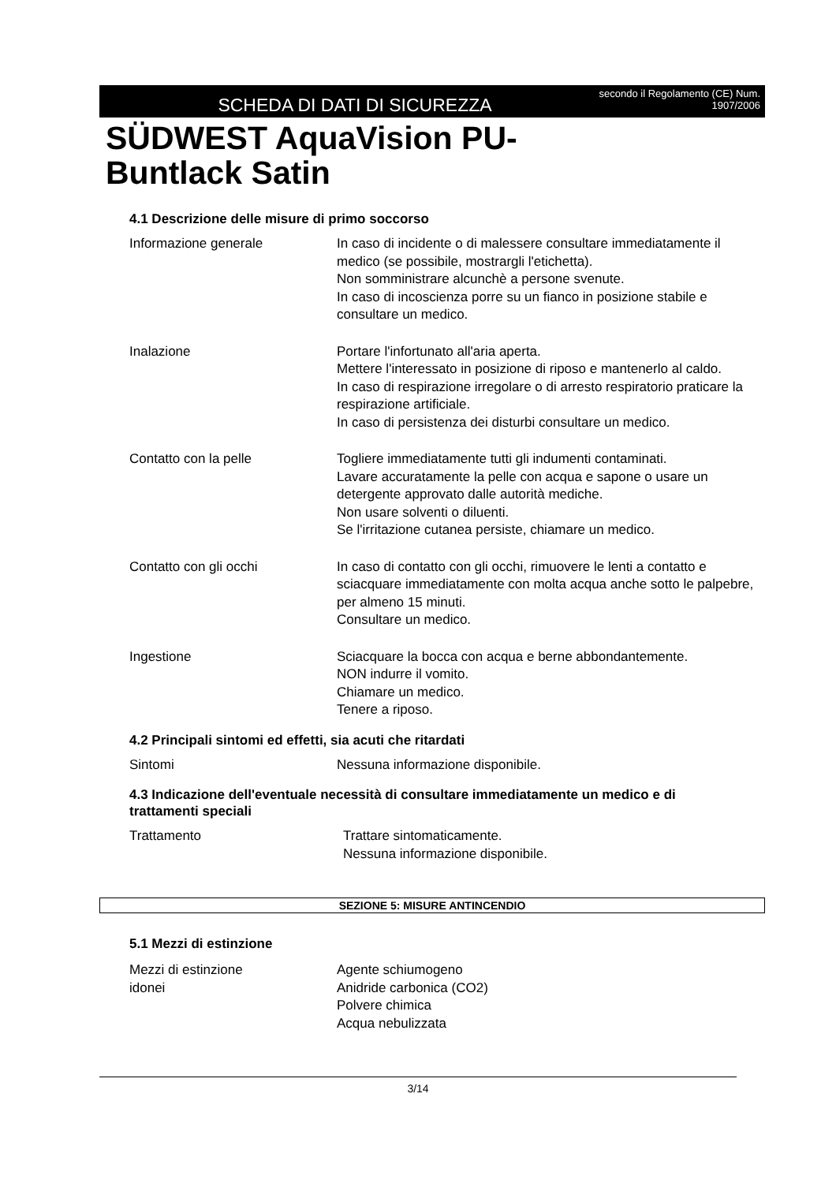SCHEDA DI DATI DI SICUREZZA
secondo il Regolamento (CE) Num. 1907/2006
SÜDWEST AquaVision PU-
Buntlack Satin
4.1 Descrizione delle misure di primo soccorso
Informazione generale In caso di incidente o di malessere consultare immediatamente il medico (se possibile, mostrargli l'etichetta).
Non somministrare alcunchè a persone svenute.
In caso di incoscienza porre su un fianco in posizione stabile e consultare un medico.
Inalazione Portare l'infortunato all'aria aperta.
Mettere l'interessato in posizione di riposo e mantenerlo al caldo.
In caso di respirazione irregolare o di arresto respiratorio praticare la respirazione artificiale.
In caso di persistenza dei disturbi consultare un medico.
Contatto con la pelle Togliere immediatamente tutti gli indumenti contaminati.
Lavare accuratamente la pelle con acqua e sapone o usare un detergente approvato dalle autorità mediche.
Non usare solventi o diluenti.
Se l'irritazione cutanea persiste, chiamare un medico.
Contatto con gli occhi In caso di contatto con gli occhi, rimuovere le lenti a contatto e sciacquare immediatamente con molta acqua anche sotto le palpebre, per almeno 15 minuti.
Consultare un medico.
Ingestione Sciacquare la bocca con acqua e berne abbondantemente.
NON indurre il vomito.
Chiamare un medico.
Tenere a riposo.
4.2 Principali sintomi ed effetti, sia acuti che ritardati
Sintomi Nessuna informazione disponibile.
4.3 Indicazione dell'eventuale necessità di consultare immediatamente un medico e di trattamenti speciali
Trattamento Trattare sintomaticamente.
Nessuna informazione disponibile.
SEZIONE 5: MISURE ANTINCENDIO
5.1 Mezzi di estinzione
Mezzi di estinzione
idonei
Agente schiumogeno
Anidride carbonica (CO2)
Polvere chimica
Acqua nebulizzata
3/14